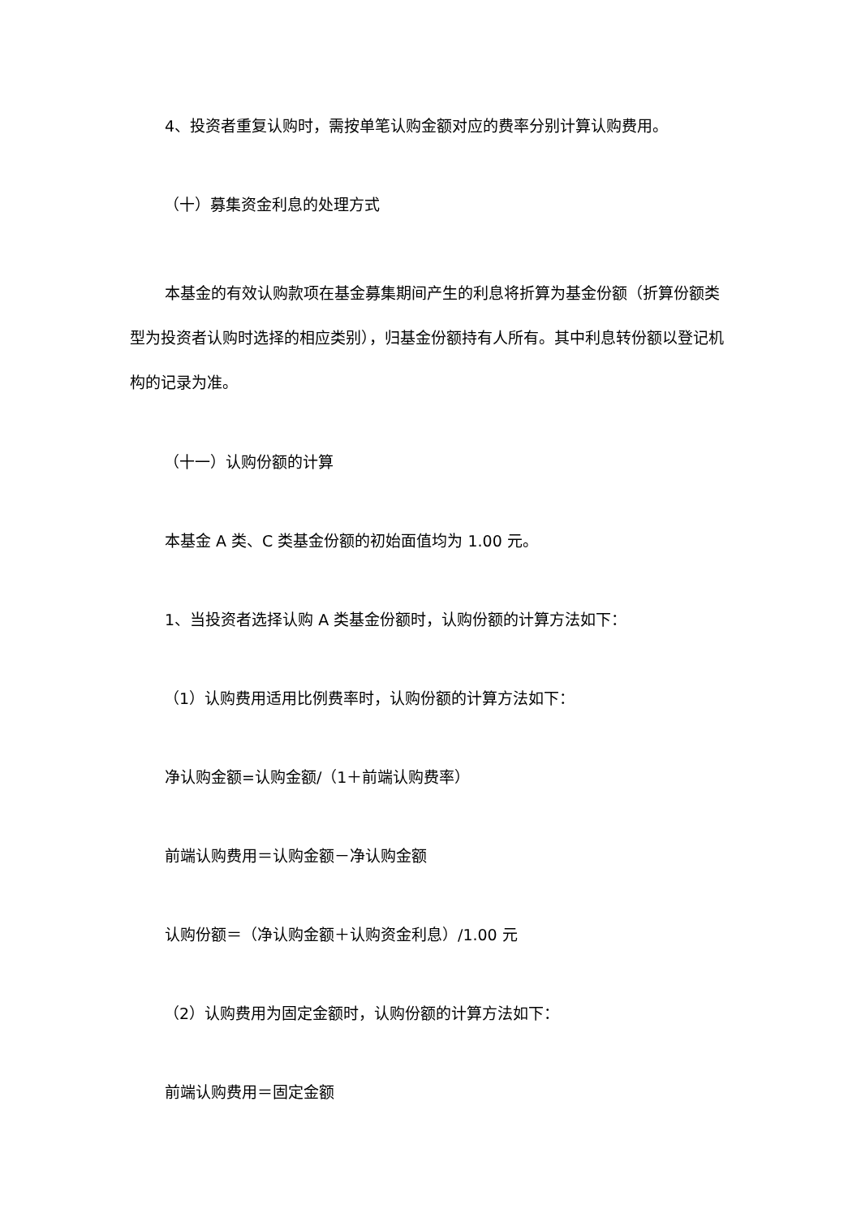4、投资者重复认购时，需按单笔认购金额对应的费率分别计算认购费用。
（十）募集资金利息的处理方式
本基金的有效认购款项在基金募集期间产生的利息将折算为基金份额（折算份额类型为投资者认购时选择的相应类别），归基金份额持有人所有。其中利息转份额以登记机构的记录为准。
（十一）认购份额的计算
本基金 A 类、C 类基金份额的初始面值均为 1.00 元。
1、当投资者选择认购 A 类基金份额时，认购份额的计算方法如下：
（1）认购费用适用比例费率时，认购份额的计算方法如下：
净认购金额=认购金额/（1＋前端认购费率）
前端认购费用＝认购金额－净认购金额
认购份额＝（净认购金额＋认购资金利息）/1.00 元
（2）认购费用为固定金额时，认购份额的计算方法如下：
前端认购费用＝固定金额